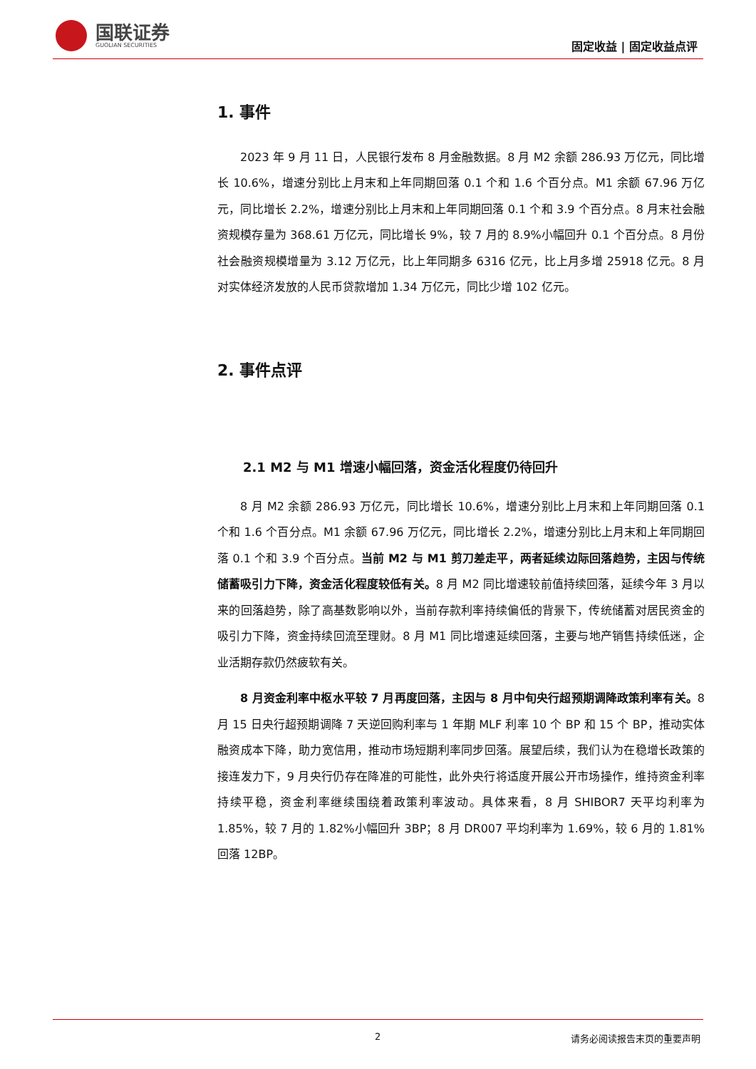国联证券
GUOLIAN SECURITIES
固定收益 | 固定收益点评
1. 事件
2023 年 9 月 11 日，人民银行发布 8 月金融数据。8 月 M2 余额 286.93 万亿元，同比增长 10.6%，增速分别比上月末和上年同期回落 0.1 个和 1.6 个百分点。M1 余额 67.96 万亿元，同比增长 2.2%，增速分别比上月末和上年同期回落 0.1 个和 3.9 个百分点。8 月末社会融资规模存量为 368.61 万亿元，同比增长 9%，较 7 月的 8.9%小幅回升 0.1 个百分点。8 月份社会融资规模增量为 3.12 万亿元，比上年同期多 6316 亿元，比上月多增 25918 亿元。8 月对实体经济发放的人民币贷款增加 1.34 万亿元，同比少增 102 亿元。
2. 事件点评
2.1 M2 与 M1 增速小幅回落，资金活化程度仍待回升
8 月 M2 余额 286.93 万亿元，同比增长 10.6%，增速分别比上月末和上年同期回落 0.1 个和 1.6 个百分点。M1 余额 67.96 万亿元，同比增长 2.2%，增速分别比上月末和上年同期回落 0.1 个和 3.9 个百分点。当前 M2 与 M1 剪刀差走平，两者延续边际回落趋势，主因与传统储蓄吸引力下降，资金活化程度较低有关。8 月 M2 同比增速较前值持续回落，延续今年 3 月以来的回落趋势，除了高基数影响以外，当前存款利率持续偏低的背景下，传统储蓄对居民资金的吸引力下降，资金持续回流至理财。8 月 M1 同比增速延续回落，主要与地产销售持续低迷，企业活期存款仍然疲软有关。
8 月资金利率中枢水平较 7 月再度回落，主因与 8 月中旬央行超预期调降政策利率有关。8 月 15 日央行超预期调降 7 天逆回购利率与 1 年期 MLF 利率 10 个 BP 和 15 个 BP，推动实体融资成本下降，助力宽信用，推动市场短期利率同步回落。展望后续，我们认为在稳增长政策的接连发力下，9 月央行仍存在降准的可能性，此外央行将适度开展公开市场操作，维持资金利率持续平稳，资金利率继续围绕着政策利率波动。具体来看，8 月 SHIBOR7 天平均利率为 1.85%，较 7 月的 1.82%小幅回升 3BP；8 月 DR007 平均利率为 1.69%，较 6 月的 1.81%回落 12BP。
2 请务必阅读报告末页的重要声明